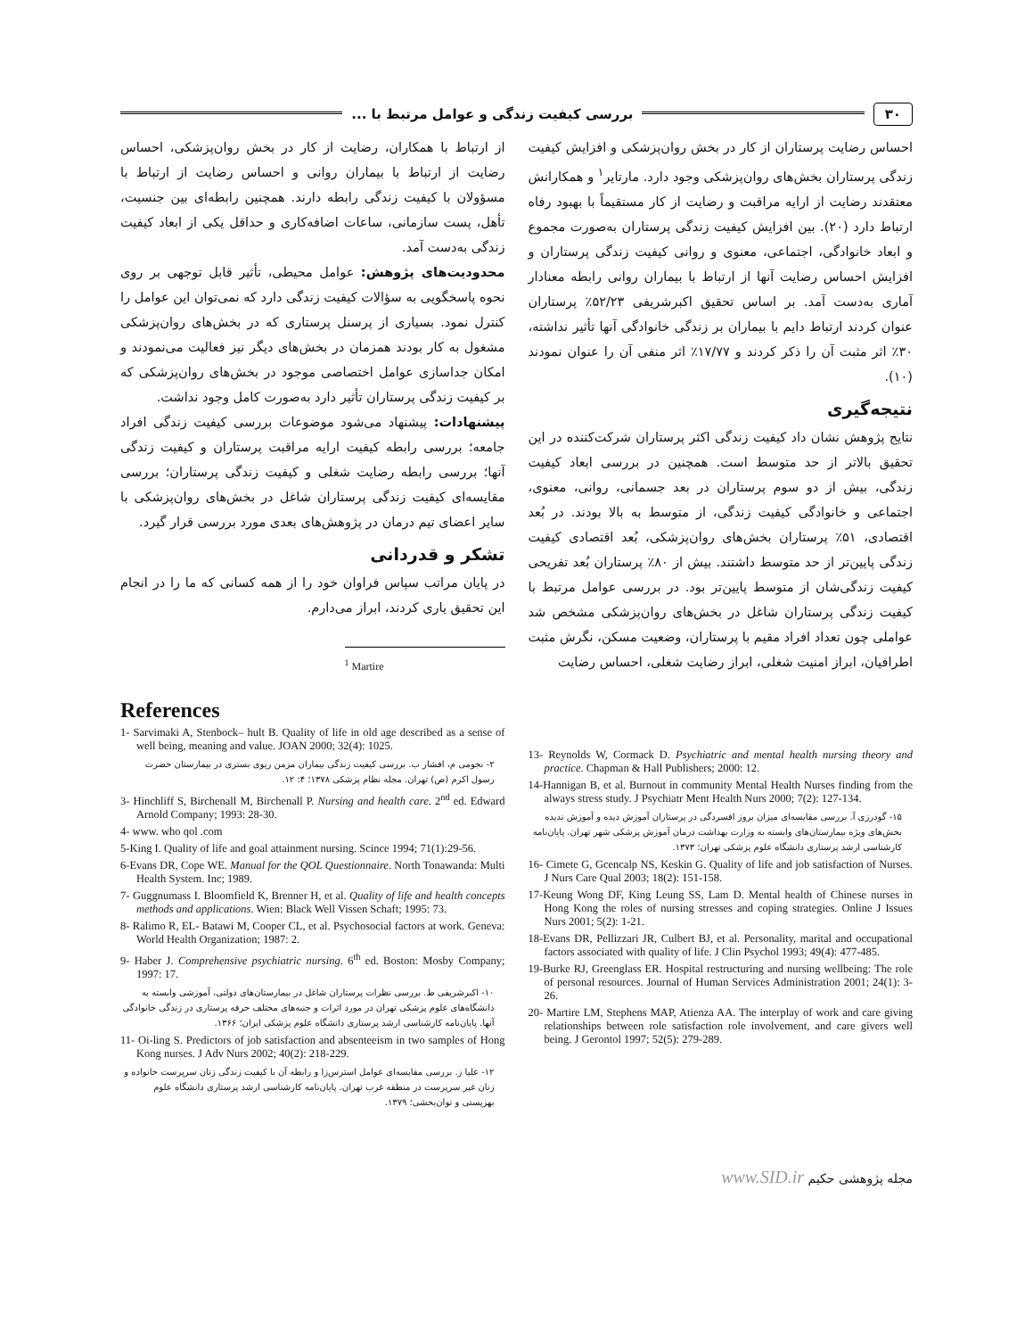۳۰ بررسی کیفیت زندگی و عوامل مرتبط با ...
احساس رضایت پرستاران از کار در بخش روان‌پزشکی و افزایش کیفیت زندگی پرستاران بخش‌های روان‌پزشکی وجود دارد. مارتایر<sup>۱</sup> و همکارانش معتقدند رضایت از ارایه مراقبت و رضایت از کار مستقیماً با بهبود رفاه ارتباط دارد (۲۰). بین افزایش کیفیت زندگی پرستاران به‌صورت مجموع و ابعاد خانوادگی، اجتماعی، معنوی و روانی کیفیت زندگی پرستاران و افزایش احساس رضایت آنها از ارتباط با بیماران روانی رابطه معنادار آماری به‌دست آمد. بر اساس تحقیق اکبرشریفی ۵۲/۲۳٪ پرستاران عنوان کردند ارتباط دایم با بیماران بر زندگی خانوادگی آنها تأثیر نداشته، ۳۰٪ اثر مثبت آن را ذکر کردند و ۱۷/۷۷٪ اثر منفی آن را عنوان نمودند (۱۰).
نتیجه‌گیری
نتایج پژوهش نشان داد کیفیت زندگی اکثر پرستاران شرکت‌کننده در این تحقیق بالاتر از حد متوسط است. همچنین در بررسی ابعاد کیفیت زندگی، بیش از دو سوم پرستاران در بعد جسمانی، روانی، معنوی، اجتماعی و خانوادگی کیفیت زندگی، از متوسط به بالا بودند. در بُعد اقتصادی، ۵۱٪ پرستاران بخش‌های روان‌پزشکی، بُعد اقتصادی کیفیت زندگی پایین‌تر از حد متوسط داشتند. بیش از ۸۰٪ پرستاران بُعد تفریحی کیفیت زندگی‌شان از متوسط پایین‌تر بود. در بررسی عوامل مرتبط با کیفیت زندگی پرستاران شاغل در بخش‌های روان‌پزشکی مشخص شد عواملی چون تعداد افراد مقیم با پرستاران، وضعیت مسکن، نگرش مثبت اطرافیان، ابراز امنیت شغلی، ابراز رضایت شغلی، احساس رضایت
از ارتباط با همکاران، رضایت از کار در بخش روان‌پزشکی، احساس رضایت از ارتباط با بیماران روانی و احساس رضایت از ارتباط با مسؤولان با کیفیت زندگی رابطه دارند. همچنین رابطه‌ای بین جنسیت، تأهل، پست سازمانی، ساعات اضافه‌کاری و حداقل یکی از ابعاد کیفیت زندگی به‌دست آمد.
محدودیت‌های پژوهش: عوامل محیطی، تأثیر قابل توجهی بر روی نحوه پاسخگویی به سؤالات کیفیت زندگی دارد که نمی‌توان این عوامل را کنترل نمود. بسیاری از پرسنل پرستاری که در بخش‌های روان‌پزشکی مشغول به کار بودند همزمان در بخش‌های دیگر نیز فعالیت می‌نمودند و امکان جداسازی عوامل اختصاصی موجود در بخش‌های روان‌پزشکی که بر کیفیت زندگی پرستاران تأثیر دارد به‌صورت کامل وجود نداشت.
پیشنهادات: پیشنهاد می‌شود موضوعات بررسی کیفیت زندگی افراد جامعه؛ بررسی رابطه کیفیت ارایه مراقبت پرستاران و کیفیت زندگی آنها؛ بررسی رابطه رضایت شغلی و کیفیت زندگی پرستاران؛ بررسی مقایسه‌ای کیفیت زندگی پرستاران شاغل در بخش‌های روان‌پزشکی با سایر اعضای تیم درمان در پژوهش‌های بعدی مورد بررسی قرار گیرد.
تشکر و قدردانی
در پایان مراتب سپاس فراوان خود را از همه کسانی که ما را در انجام این تحقیق یاری کردند، ابراز می‌دارم.
<sup>1</sup> Martire
References
1- Sarvimaki A, Stenbock– hult B. Quality of life in old age described as a sense of well being, meaning and value. JOAN 2000; 32(4): 1025.
۲- نجومی م، افشار ب. بررسی کیفیت زندگی بیماران مزمن ریوی بستری در بیمارستان حضرت رسول اکرم (ص) تهران. مجله نظام پزشکی ۱۳۷۸؛ ۴: ۱۲.
3- Hinchliff S, Birchenall M, Birchenall P. Nursing and health care. 2<sup>nd</sup> ed. Edward Arnold Company; 1993: 28-30.
4- www. who qol .com
5-King I. Quality of life and goal attainment nursing. Scince 1994; 71(1):29-56.
6-Evans DR, Cope WE. Manual for the QOL Questionnaire. North Tonawanda: Multi Health System. Inc; 1989.
7- Guggnumass I. Bloomfield K, Brenner H, et al. Quality of life and health concepts methods and applications. Wien: Black Well Vissen Schaft; 1995: 73.
8- Ralimo R, EL- Batawi M, Cooper CL, et al. Psychosocial factors at work. Geneva: World Health Organization; 1987: 2.
9- Haber J. Comprehensive psychiatric nursing. 6<sup>th</sup> ed. Boston: Mosby Company; 1997: 17.
۱۰- اکبرشریفی ط. بررسی نظرات پرستاران شاغل در بیمارستان‌های دولتی، آموزشی وابسته به دانشگاه‌های علوم پزشکی تهران در مورد اثرات و جنبه‌های مختلف حرفه پرستاری در زندگی خانوادگی آنها. پایان‌نامه کارشناسی ارشد پرستاری دانشگاه علوم پزشکی ایران؛ ۱۳۶۶.
11- Oi-ling S. Predictors of job satisfaction and absenteeism in two samples of Hong Kong nurses. J Adv Nurs 2002; 40(2): 218-229.
۱۲- علیا ز. بررسی مقایسه‌ای عوامل استرس‌زا و رابطه آن با کیفیت زندگی زنان سرپرست خانواده و زنان غیر سرپرست در منطقه غرب تهران. پایان‌نامه کارشناسی ارشد پرستاری دانشگاه علوم بهزیستی و توان‌بخشی؛ ۱۳۷۹.
13- Reynolds W, Cormack D. Psychiatric and mental health nursing theory and practice. Chapman & Hall Publishers; 2000: 12.
14-Hannigan B, et al. Burnout in community Mental Health Nurses finding from the always stress study. J Psychiatr Ment Health Nurs 2000; 7(2): 127-134.
۱۵- گودرزی آ. بررسی مقایسه‌ای میزان بروز افسردگی در پرستاران آموزش دیده و آموزش ندیده بخش‌های ویژه بیمارستان‌های وابسته به وزارت بهداشت درمان آموزش پزشکی شهر تهران. پایان‌نامه کارشناسی ارشد پرستاری دانشگاه علوم پزشکی تهران؛ ۱۳۷۳.
16- Cimete G, Gcencalp NS, Keskin G. Quality of life and job satisfaction of Nurses. J Nurs Care Qual 2003; 18(2): 151-158.
17-Keung Wong DF, King Leung SS, Lam D. Mental health of Chinese nurses in Hong Kong the roles of nursing stresses and coping strategies. Online J Issues Nurs 2001; 5(2): 1-21.
18-Evans DR, Pellizzari JR, Culbert BJ, et al. Personality, marital and occupational factors associated with quality of life. J Clin Psychol 1993; 49(4): 477-485.
19-Burke RJ, Greenglass ER. Hospital restructuring and nursing wellbeing: The role of personal resources. Journal of Human Services Administration 2001; 24(1): 3-26.
20- Martire LM, Stephens MAP, Atienza AA. The interplay of work and care giving relationships between role satisfaction role involvement, and care givers well being. J Gerontol 1997; 52(5): 279-289.
مجله پژوهشی حکیم www.SID.ir